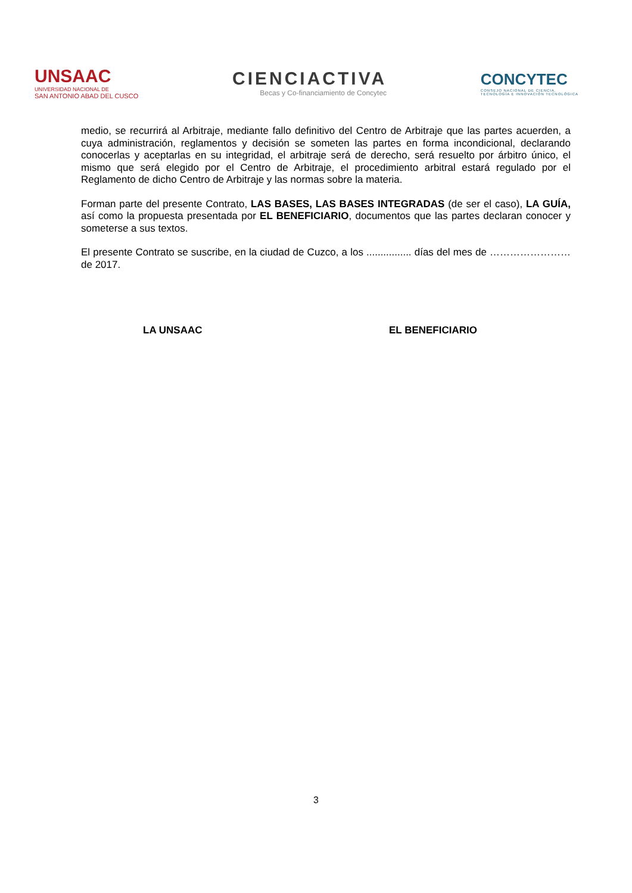UNSAAC
UNIVERSIDAD NACIONAL DE
SAN ANTONIO ABAD DEL CUSCO
CIENCIACTIVA
Becas y Co-financiamiento de Concytec
CONCYTEC
CONSEJO NACIONAL DE CIENCIA,
TECNOLOGÍA E INNOVACIÓN TECNOLÓGICA
medio, se recurrirá al Arbitraje, mediante fallo definitivo del Centro de Arbitraje que las partes acuerden, a cuya administración, reglamentos y decisión se someten las partes en forma incondicional, declarando conocerlas y aceptarlas en su integridad, el arbitraje será de derecho, será resuelto por árbitro único, el mismo que será elegido por el Centro de Arbitraje, el procedimiento arbitral estará regulado por el Reglamento de dicho Centro de Arbitraje y las normas sobre la materia.
Forman parte del presente Contrato, LAS BASES, LAS BASES INTEGRADAS (de ser el caso), LA GUÍA, así como la propuesta presentada por EL BENEFICIARIO, documentos que las partes declaran conocer y someterse a sus textos.
El presente Contrato se suscribe, en la ciudad de Cuzco, a los ................ días del mes de …………………… de 2017.
LA UNSAAC EL BENEFICIARIO
3